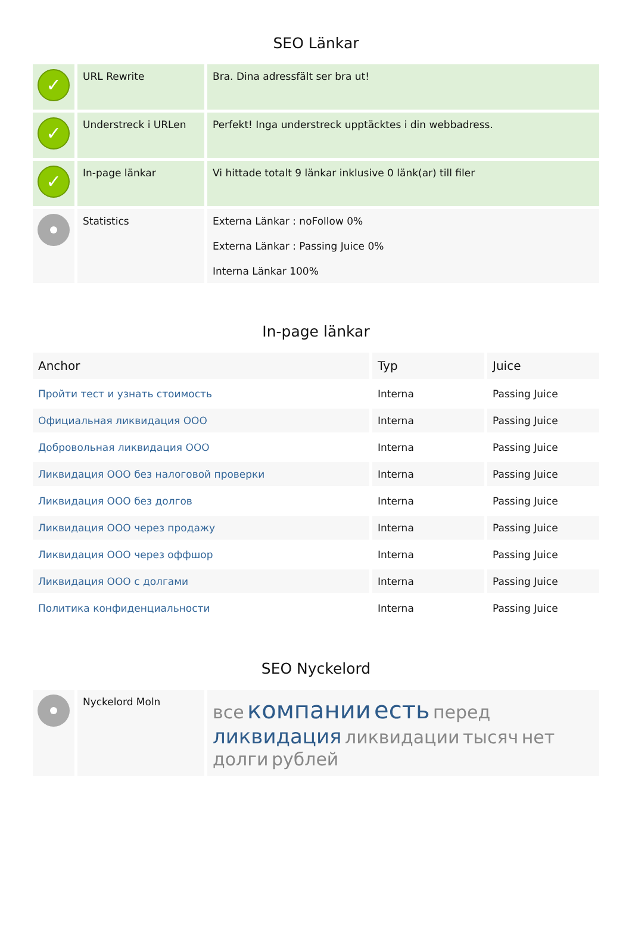SEO Länkar
| ✓ | URL Rewrite | Bra. Dina adressfält ser bra ut! |
| ✓ | Understreck i URLen | Perfekt! Inga understreck upptäcktes i din webbadress. |
| ✓ | In-page länkar | Vi hittade totalt 9 länkar inklusive 0 länk(ar) till filer |
| | Statistics | Externa Länkar : noFollow 0% Externa Länkar : Passing Juice 0% Interna Länkar 100% |
In-page länkar
| Anchor | Typ | Juice |
| --- | --- | --- |
| Пройти тест и узнать стоимость | Interna | Passing Juice |
| Официальная ликвидация ООО | Interna | Passing Juice |
| Добровольная ликвидация ООО | Interna | Passing Juice |
| Ликвидация ООО без налоговой проверки | Interna | Passing Juice |
| Ликвидация ООО без долгов | Interna | Passing Juice |
| Ликвидация ООО через продажу | Interna | Passing Juice |
| Ликвидация ООО через оффшор | Interna | Passing Juice |
| Ликвидация ООО с долгами | Interna | Passing Juice |
| Политика конфиденциальности | Interna | Passing Juice |
SEO Nyckelord
| | Nyckelord Moln | все компании есть перед ликвидация ликвидации тысяч нет долги рублей |